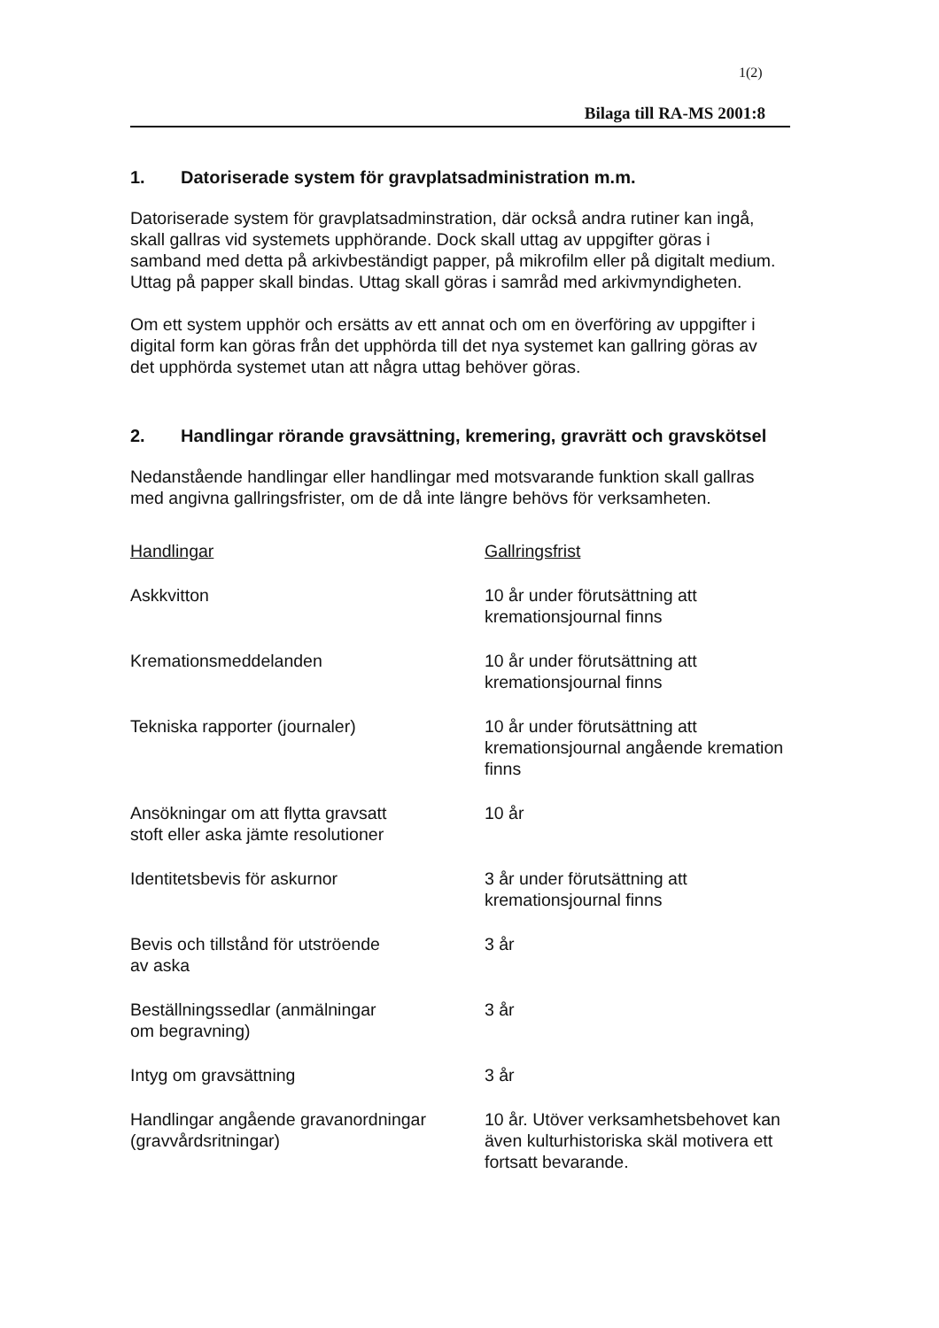1(2)
Bilaga till RA-MS 2001:8
1. Datoriserade system för gravplatsadministration m.m.
Datoriserade system för gravplatsadminstration, där också andra rutiner kan ingå, skall gallras vid systemets upphörande. Dock skall uttag av uppgifter göras i samband med detta på arkivbeständigt papper, på mikrofilm eller på digitalt medium. Uttag på papper skall bindas. Uttag skall göras i samråd med arkivmyndigheten.
Om ett system upphör och ersätts av ett annat och om en överföring av uppgifter i digital form kan göras från det upphörda till det nya systemet kan gallring göras av det upphörda systemet utan att några uttag behöver göras.
2. Handlingar rörande gravsättning, kremering, gravrätt och gravskötsel
Nedanstående handlingar eller handlingar med motsvarande funktion skall gallras med angivna gallringsfrister, om de då inte längre behövs för verksamheten.
| Handlingar | Gallringsfrist |
| --- | --- |
| Askkvitton | 10 år under förutsättning att kremationsjournal finns |
| Kremationsmeddelanden | 10 år under förutsättning att kremationsjournal finns |
| Tekniska rapporter (journaler) | 10 år under förutsättning att kremationsjournal angående kremation finns |
| Ansökningar om att flytta gravsatt stoft eller aska jämte resolutioner | 10 år |
| Identitetsbevis för askurnor | 3 år under förutsättning att kremationsjournal finns |
| Bevis och tillstånd för utströende av aska | 3 år |
| Beställningssedlar (anmälningar om begravning) | 3 år |
| Intyg om gravsättning | 3 år |
| Handlingar angående gravanordningar (gravvårdsritningar) | 10 år. Utöver verksamhetsbehovet kan även kulturhistoriska skäl motivera ett fortsatt bevarande. |